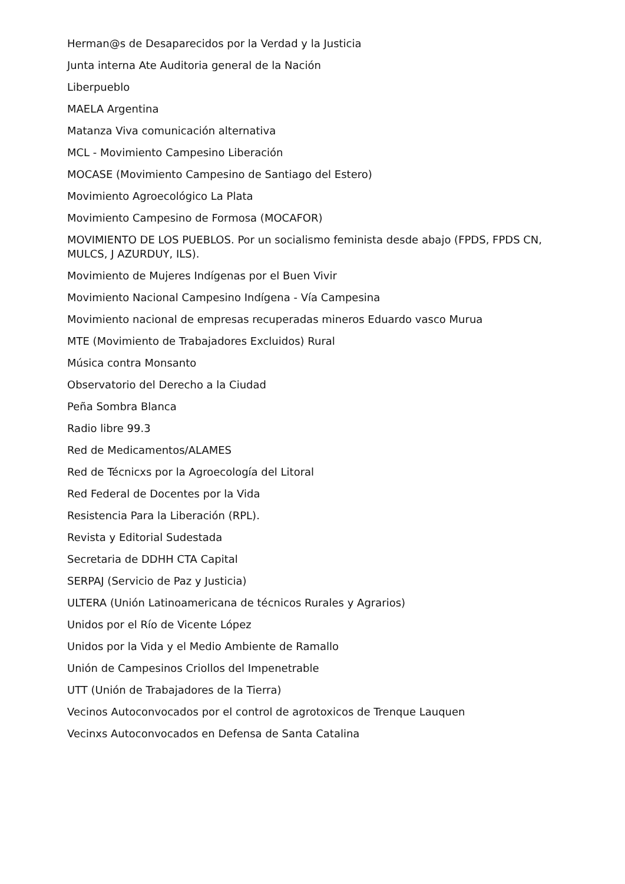Herman@s de Desaparecidos por la Verdad y la Justicia
Junta interna Ate Auditoria general de la Nación
Liberpueblo
MAELA Argentina
Matanza Viva comunicación alternativa
MCL - Movimiento Campesino Liberación
MOCASE (Movimiento Campesino de Santiago del Estero)
Movimiento Agroecológico La Plata
Movimiento Campesino de Formosa (MOCAFOR)
MOVIMIENTO DE LOS PUEBLOS. Por un socialismo feminista desde abajo (FPDS, FPDS CN, MULCS, J AZURDUY, ILS).
Movimiento de Mujeres Indígenas por el Buen Vivir
Movimiento Nacional Campesino Indígena - Vía Campesina
Movimiento nacional de empresas recuperadas mineros Eduardo vasco Murua
MTE (Movimiento de Trabajadores Excluidos) Rural
Música contra Monsanto
Observatorio del Derecho a la Ciudad
Peña Sombra Blanca
Radio libre 99.3
Red de Medicamentos/ALAMES
Red de Técnicxs por la Agroecología del Litoral
Red Federal de Docentes por la Vida
Resistencia Para la Liberación (RPL).
Revista y Editorial Sudestada
Secretaria de DDHH CTA Capital
SERPAJ (Servicio de Paz y Justicia)
ULTERA (Unión Latinoamericana de técnicos Rurales y Agrarios)
Unidos por el Río de Vicente López
Unidos por la Vida y el Medio Ambiente de Ramallo
Unión de Campesinos Criollos del Impenetrable
UTT (Unión de Trabajadores de la Tierra)
Vecinos Autoconvocados por el control de agrotoxicos de Trenque Lauquen
Vecinxs Autoconvocados en Defensa de Santa Catalina